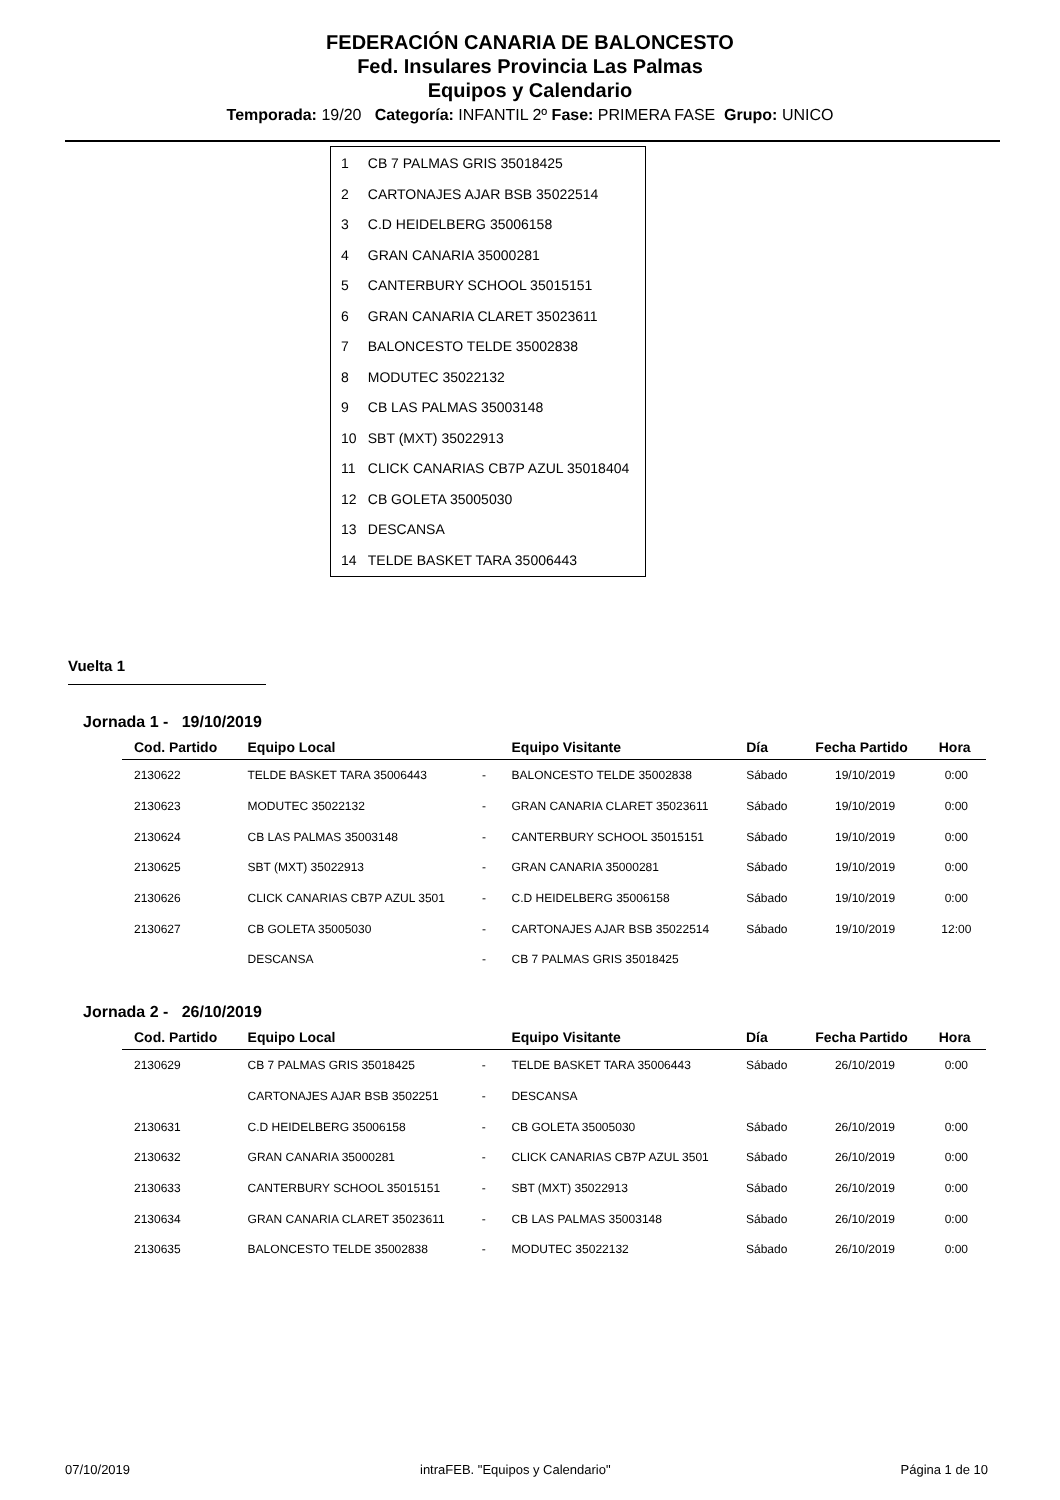FEDERACIÓN CANARIA DE BALONCESTO
Fed. Insulares Provincia Las Palmas
Equipos y Calendario
Temporada: 19/20 Categoría: INFANTIL 2º Fase: PRIMERA FASE Grupo: UNICO
| 1 | CB 7 PALMAS GRIS 35018425 |
| 2 | CARTONAJES AJAR BSB 35022514 |
| 3 | C.D HEIDELBERG 35006158 |
| 4 | GRAN CANARIA 35000281 |
| 5 | CANTERBURY SCHOOL 35015151 |
| 6 | GRAN CANARIA CLARET 35023611 |
| 7 | BALONCESTO TELDE 35002838 |
| 8 | MODUTEC 35022132 |
| 9 | CB LAS PALMAS 35003148 |
| 10 | SBT (MXT) 35022913 |
| 11 | CLICK CANARIAS CB7P AZUL 35018404 |
| 12 | CB GOLETA 35005030 |
| 13 | DESCANSA |
| 14 | TELDE BASKET TARA 35006443 |
Vuelta 1
Jornada 1 - 19/10/2019
| Cod. Partido | Equipo Local | | Equipo Visitante | Día | Fecha Partido | Hora |
| --- | --- | --- | --- | --- | --- | --- |
| 2130622 | TELDE BASKET TARA 35006443 | - | BALONCESTO TELDE 35002838 | Sábado | 19/10/2019 | 0:00 |
| 2130623 | MODUTEC 35022132 | - | GRAN CANARIA CLARET 35023611 | Sábado | 19/10/2019 | 0:00 |
| 2130624 | CB LAS PALMAS 35003148 | - | CANTERBURY SCHOOL 35015151 | Sábado | 19/10/2019 | 0:00 |
| 2130625 | SBT (MXT) 35022913 | - | GRAN CANARIA 35000281 | Sábado | 19/10/2019 | 0:00 |
| 2130626 | CLICK CANARIAS CB7P AZUL 3501 | - | C.D HEIDELBERG 35006158 | Sábado | 19/10/2019 | 0:00 |
| 2130627 | CB GOLETA 35005030 | - | CARTONAJES AJAR BSB 35022514 | Sábado | 19/10/2019 | 12:00 |
| | DESCANSA | - | CB 7 PALMAS GRIS 35018425 | | | |
Jornada 2 - 26/10/2019
| Cod. Partido | Equipo Local | | Equipo Visitante | Día | Fecha Partido | Hora |
| --- | --- | --- | --- | --- | --- | --- |
| 2130629 | CB 7 PALMAS GRIS 35018425 | - | TELDE BASKET TARA 35006443 | Sábado | 26/10/2019 | 0:00 |
| | CARTONAJES AJAR BSB 3502251 | - | DESCANSA | | | |
| 2130631 | C.D HEIDELBERG 35006158 | - | CB GOLETA 35005030 | Sábado | 26/10/2019 | 0:00 |
| 2130632 | GRAN CANARIA 35000281 | - | CLICK CANARIAS CB7P AZUL 3501 | Sábado | 26/10/2019 | 0:00 |
| 2130633 | CANTERBURY SCHOOL 35015151 | - | SBT (MXT) 35022913 | Sábado | 26/10/2019 | 0:00 |
| 2130634 | GRAN CANARIA CLARET 35023611 | - | CB LAS PALMAS 35003148 | Sábado | 26/10/2019 | 0:00 |
| 2130635 | BALONCESTO TELDE 35002838 | - | MODUTEC 35022132 | Sábado | 26/10/2019 | 0:00 |
07/10/2019 intraFEB. "Equipos y Calendario" Página 1 de 10